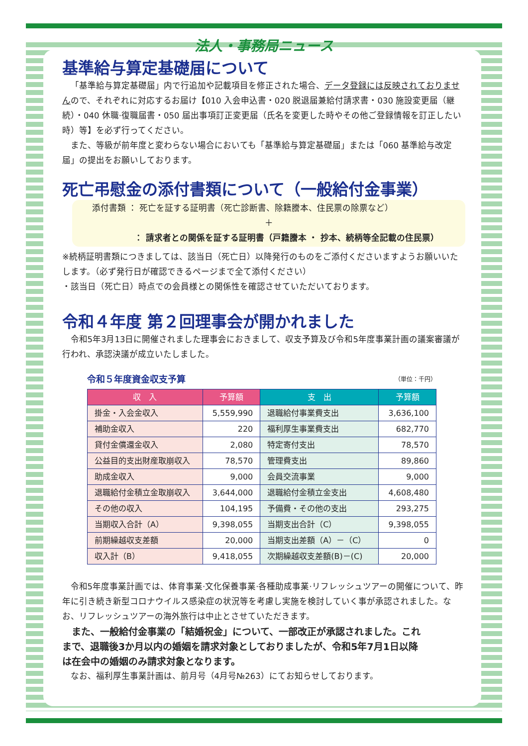法人・事務局ニュース
基準給与算定基礎届について
「基準給与算定基礎届」内で行追加や記載項目を修正された場合、データ登録には反映されておりませんので、それぞれに対応するお届け【010 入会申込書・020 脱退届兼給付請求書・030 施設変更届（継続）・040 休職·復職届書・050 届出事項訂正変更届（氏名を変更した時やその他ご登録情報を訂正したい時）等】を必ず行ってください。
また、等級が前年度と変わらない場合においても「基準給与算定基礎届」または「060 基準給与改定届」の提出をお願いしております。
死亡弔慰金の添付書類について（一般給付金事業）
添付書類 ： 死亡を証する証明書（死亡診断書、除籍謄本、住民票の除票など）
＋
： 請求者との関係を証する証明書（戸籍謄本 ・ 抄本、続柄等全記載の住民票）
※続柄証明書類につきましては、該当日（死亡日）以降発行のものをご添付くださいますようお願いいたします。（必ず発行日が確認できるページまで全て添付ください）
・該当日（死亡日）時点での会員様との関係性を確認させていただいております。
令和４年度 第２回理事会が開かれました
令和5年3月13日に開催されました理事会におきまして、収支予算及び令和5年度事業計画の議案審議が行われ、承認決議が成立いたしました。
令和５年度資金収支予算 （単位：千円）
| 収 入 | 予算額 | 支 出 | 予算額 |
| --- | --- | --- | --- |
| 掛金・入会金収入 | 5,559,990 | 退職給付事業費支出 | 3,636,100 |
| 補助金収入 | 220 | 福利厚生事業費支出 | 682,770 |
| 貸付金償還金収入 | 2,080 | 特定寄付支出 | 78,570 |
| 公益目的支出財産取崩収入 | 78,570 | 管理費支出 | 89,860 |
| 助成金収入 | 9,000 | 会員交流事業 | 9,000 |
| 退職給付金積立金取崩収入 | 3,644,000 | 退職給付金積立金支出 | 4,608,480 |
| その他の収入 | 104,195 | 予備費・その他の支出 | 293,275 |
| 当期収入合計（A） | 9,398,055 | 当期支出合計（C） | 9,398,055 |
| 前期繰越収支差額 | 20,000 | 当期支出差額（A）－（C） | 0 |
| 収入計（B） | 9,418,055 | 次期繰越収支差額(B)－(C) | 20,000 |
令和5年度事業計画では、体育事業·文化保養事業·各種助成事業·リフレッシュツアーの開催について、昨年に引き続き新型コロナウイルス感染症の状況等を考慮し実施を検討していく事が承認されました。なお、リフレッシュツアーの海外旅行は中止とさせていただきます。
また、一般給付金事業の「結婚祝金」について、一部改正が承認されました。これまで、退職後3か月以内の婚姻を請求対象としておりましたが、令和5年7月1日以降は在会中の婚姻のみ請求対象となります。
なお、福利厚生事業計画は、前月号（4月号№263）にてお知らせしております。